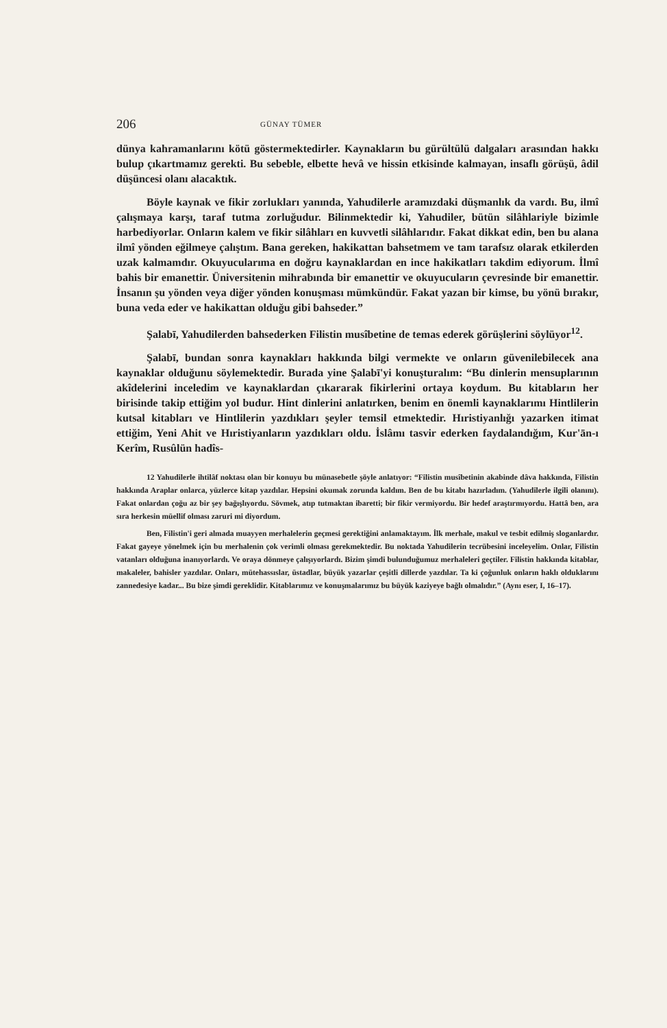206 GÜNAY TÜMER
dünya kahramanlarını kötü göstermektedirler. Kaynakların bu gürültülü dalgaları arasından hakkı bulup çıkartmamız gerekti. Bu sebeble, elbette hevâ ve hissin etkisinde kalmayan, insaflı görüşü, âdil düşüncesi olanı alacaktık.
Böyle kaynak ve fikir zorlukları yanında, Yahudilerle aramızdaki düşmanlık da vardı. Bu, ilmî çalışmaya karşı, taraf tutma zorluğudur. Bilinmektedir ki, Yahudiler, bütün silâhlariyle bizimle harbediyorlar. Onların kalem ve fikir silâhları en kuvvetli silâhlarıdır. Fakat dikkat edin, ben bu alana ilmî yönden eğilmeye çalıştım. Bana gereken, hakikattan bahsetmem ve tam tarafsız olarak etkilerden uzak kalmamdır. Okuyucularıma en doğru kaynaklardan en ince hakikatları takdim ediyorum. İlmî bahis bir emanettir. Üniversitenin mihrabında bir emanettir ve okuyucuların çevresinde bir emanettir. İnsanın şu yönden veya diğer yönden konuşması mümkündür. Fakat yazan bir kimse, bu yönü bırakır, buna veda eder ve hakikattan olduğu gibi bahseder.”
Şalabī, Yahudilerden bahsederken Filistin musîbetine de temas ederek görüşlerini söylüyor<sup>12</sup>.
Şalabī, bundan sonra kaynakları hakkında bilgi vermekte ve onların güvenilebilecek ana kaynaklar olduğunu söylemektedir. Burada yine Şalabī'yi konuşturalım: “Bu dinlerin mensuplarının akîdelerini inceledim ve kaynaklardan çıkararak fikirlerini ortaya koydum. Bu kitabların her birisinde takip ettiğim yol budur. Hint dinlerini anlatırken, benim en önemli kaynaklarımı Hintlilerin kutsal kitabları ve Hintlilerin yazdıkları şeyler temsil etmektedir. Hıristiyanlığı yazarken itimat ettiğim, Yeni Ahit ve Hıristiyanların yazdıkları oldu. İslâmı tasvir ederken faydalandığım, Kur'ān-ı Kerîm, Rusûlün hadîs-
12 Yahudilerle ihtilâf noktası olan bir konuyu bu münasebetle şöyle anlatıyor: “Filistin musîbetinin akabinde dâva hakkında, Filistin hakkında Araplar onlarca, yüzlerce kitap yazdılar. Hepsini okumak zorunda kaldım. Ben de bu kitabı hazırladım. (Yahudilerle ilgili olanını). Fakat onlardan çoğu az bir şey bağışlıyordu. Sövmek, atıp tutmaktan ibaretti; bir fikir vermiyordu. Bir hedef araştırmıyordu. Hattâ ben, ara sıra herkesin müellif olması zaruri mi diyordum.
Ben, Filistin'i geri almada muayyen merhalelerin geçmesi gerektiğini anlamaktayım. İlk merhale, makul ve tesbit edilmiş sloganlardır. Fakat gayeye yönelmek için bu merhalenin çok verimli olması gerekmektedir. Bu noktada Yahudilerin tecrübesini inceleyelim. Onlar, Filistin vatanları olduğuna inanıyorlardı. Ve oraya dönmeye çalışıyorlardı. Bizim şimdi bulunduğumuz merhaleleri geçtiler. Filistin hakkında kitablar, makaleler, bahisler yazdılar. Onları, mütehassıslar, üstadlar, büyük yazarlar çeşitli dillerde yazdılar. Ta ki çoğunluk onların haklı olduklarını zannedesiye kadar... Bu bize şimdi gereklidir. Kitablarımız ve konuşmalarımız bu büyük kaziyeye bağlı olmalıdır.” (Aynı eser, I, 16–17).